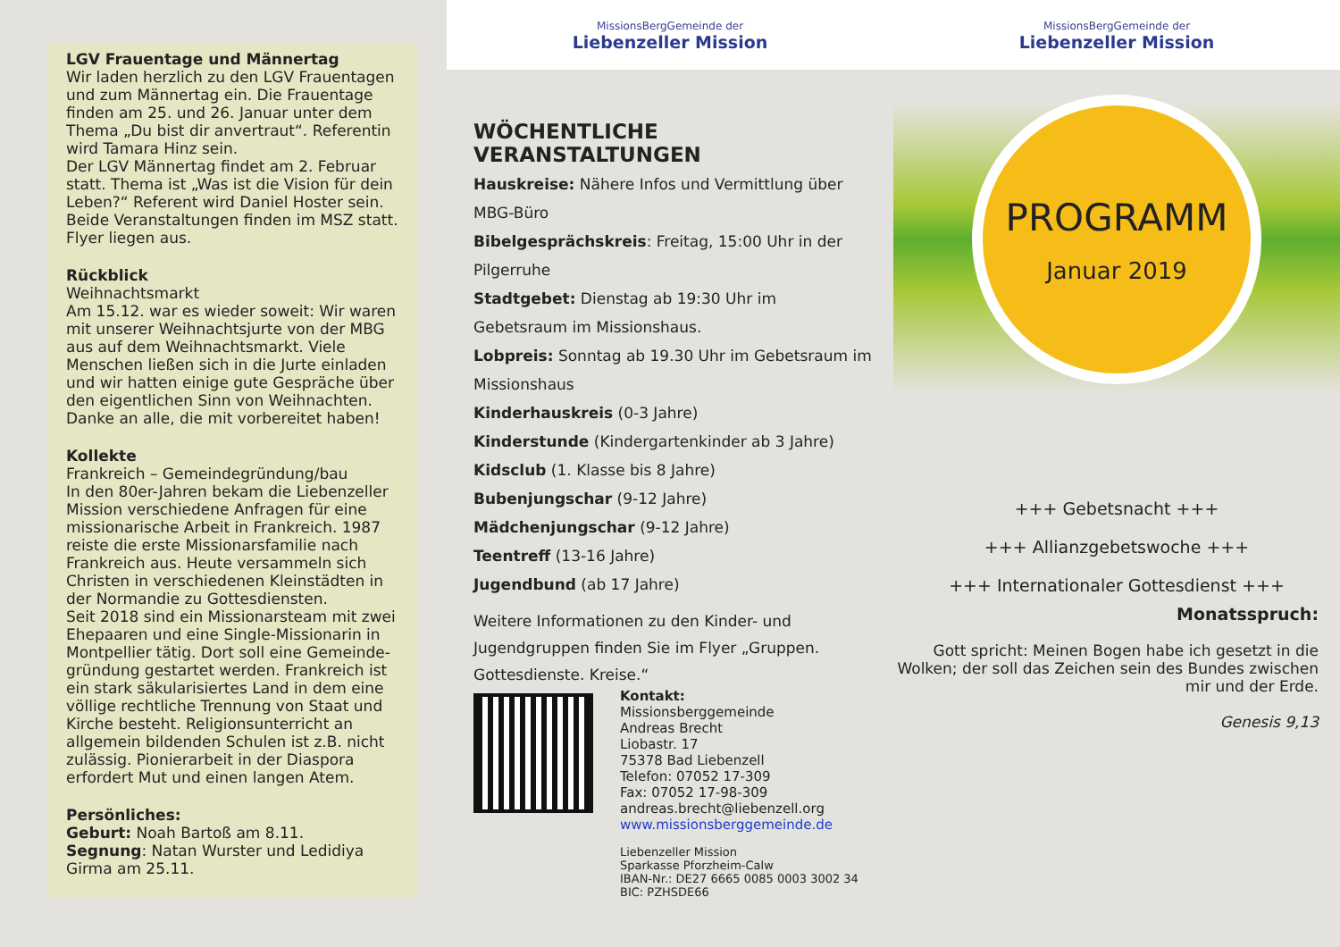LGV Frauentage und Männertag
Wir laden herzlich zu den LGV Frauentagen und zum Männertag ein. Die Frauentage finden am 25. und 26. Januar unter dem Thema „Du bist dir anvertraut“. Referentin wird Tamara Hinz sein.
Der LGV Männertag findet am 2. Februar statt. Thema ist „Was ist die Vision für dein Leben?“ Referent wird Daniel Hoster sein. Beide Veranstaltungen finden im MSZ statt. Flyer liegen aus.
Rückblick
Weihnachtsmarkt
Am 15.12. war es wieder soweit: Wir waren mit unserer Weihnachtsjurte von der MBG aus auf dem Weihnachtsmarkt. Viele Menschen ließen sich in die Jurte einladen und wir hatten einige gute Gespräche über den eigentlichen Sinn von Weihnachten. Danke an alle, die mit vorbereitet haben!
Kollekte
Frankreich – Gemeindegründung/bau
In den 80er-Jahren bekam die Liebenzeller Mission verschiedene Anfragen für eine missionarische Arbeit in Frankreich. 1987 reiste die erste Missionarsfamilie nach Frankreich aus. Heute versammeln sich Christen in verschiedenen Kleinstädten in der Normandie zu Gottesdiensten.
Seit 2018 sind ein Missionarsteam mit zwei Ehepaaren und eine Single-Missionarin in Montpellier tätig. Dort soll eine Gemeinde-gründung gestartet werden. Frankreich ist ein stark säkularisiertes Land in dem eine völlige rechtliche Trennung von Staat und Kirche besteht. Religionsunterricht an allgemein bildenden Schulen ist z.B. nicht zulässig. Pionierarbeit in der Diaspora erfordert Mut und einen langen Atem.
Persönliches:
Geburt: Noah Bartoß am 8.11.
Segnung: Natan Wurster und Ledidiya Girma am 25.11.
MissionsBergGemeinde der
Liebenzeller Mission
WÖCHENTLICHE VERANSTALTUNGEN
Hauskreise: Nähere Infos und Vermittlung über MBG-Büro
Bibelgesprächskreis: Freitag, 15:00 Uhr in der Pilgerruhe
Stadtgebet: Dienstag ab 19:30 Uhr im Gebetsraum im Missionshaus.
Lobpreis: Sonntag ab 19.30 Uhr im Gebetsraum im Missionshaus
Kinderhauskreis (0-3 Jahre)
Kinderstunde (Kindergartenkinder ab 3 Jahre)
Kidsclub (1. Klasse bis 8 Jahre)
Bubenjungschar (9-12 Jahre)
Mädchenjungschar (9-12 Jahre)
Teentreff (13-16 Jahre)
Jugendbund (ab 17 Jahre)
Weitere Informationen zu den Kinder- und Jugendgruppen finden Sie im Flyer „Gruppen. Gottesdienste. Kreise.“
Kontakt:
Missionsberggemeinde
Andreas Brecht
Liobastr. 17
75378 Bad Liebenzell
Telefon: 07052 17-309
Fax: 07052 17-98-309
andreas.brecht@liebenzell.org
www.missionsberggemeinde.de
Liebenzeller Mission
Sparkasse Pforzheim-Calw
IBAN-Nr.: DE27 6665 0085 0003 3002 34
BIC: PZHSDE66
MissionsBergGemeinde der
Liebenzeller Mission
PROGRAMM
Januar 2019
+++ Gebetsnacht +++
+++ Allianzgebetswoche +++
+++ Internationaler Gottesdienst +++
Monatsspruch:
Gott spricht: Meinen Bogen habe ich gesetzt in die Wolken; der soll das Zeichen sein des Bundes zwischen mir und der Erde.
Genesis 9,13